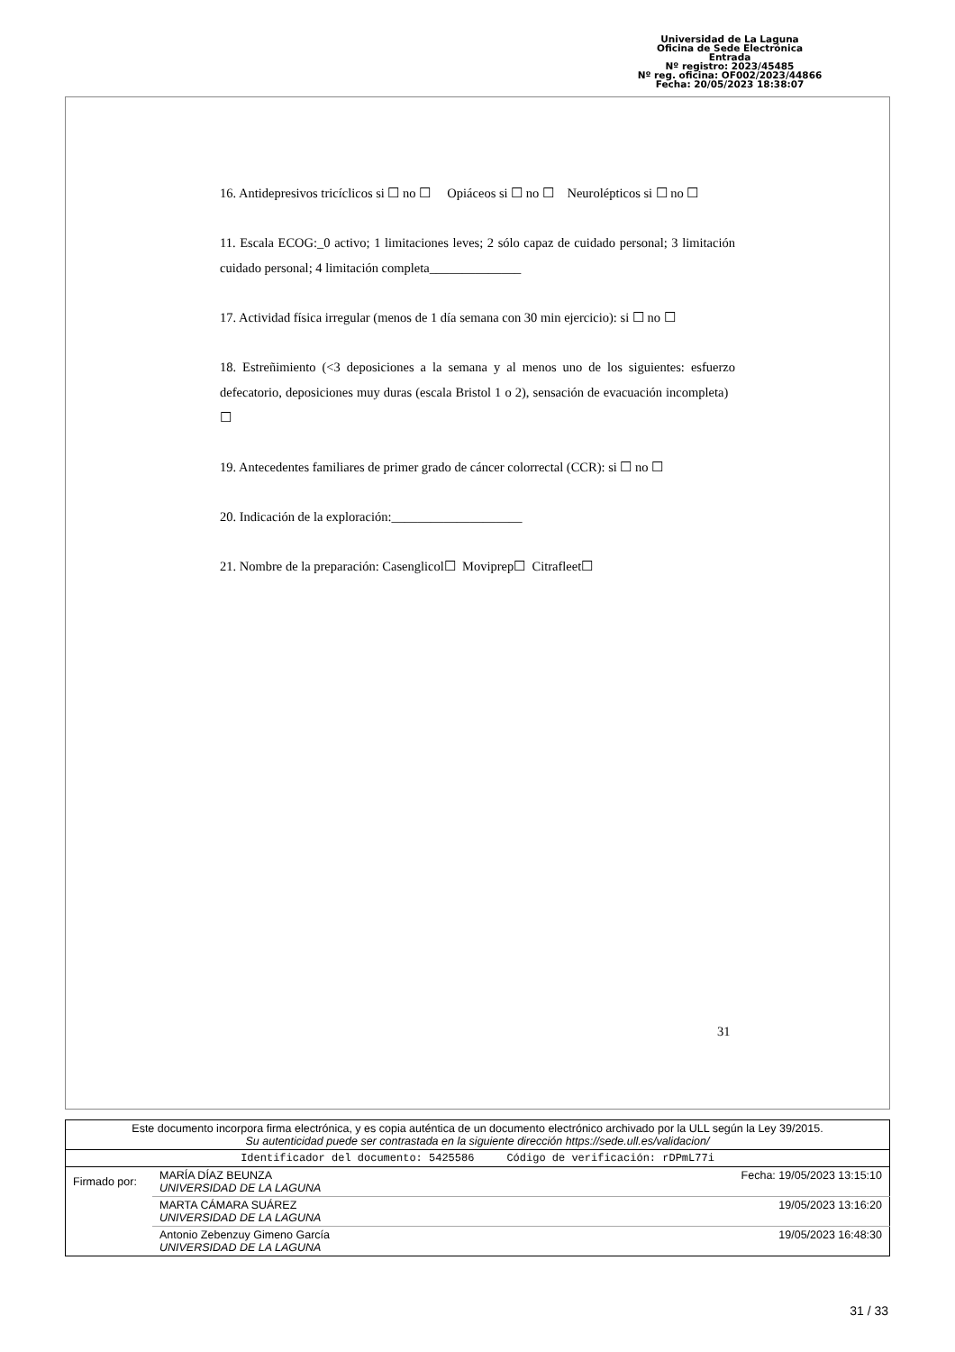Universidad de La Laguna
Oficina de Sede Electrónica
Entrada
Nº registro: 2023/45485
Nº reg. oficina: OF002/2023/44866
Fecha: 20/05/2023 18:38:07
16. Antidepresivos tricíclicos si ☐ no ☐ Opiáceos si ☐ no ☐ Neurolépticos si ☐ no ☐
11. Escala ECOG:_0 activo; 1 limitaciones leves; 2 sólo capaz de cuidado personal; 3 limitación cuidado personal; 4 limitación completa______________
17. Actividad física irregular (menos de 1 día semana con 30 min ejercicio): si ☐ no ☐
18. Estreñimiento (<3 deposiciones a la semana y al menos uno de los siguientes: esfuerzo defecatorio, deposiciones muy duras (escala Bristol 1 o 2), sensación de evacuación incompleta) ☐
19. Antecedentes familiares de primer grado de cáncer colorrectal (CCR): si ☐ no ☐
20. Indicación de la exploración:____________________
21. Nombre de la preparación: Casenglicol☐ Moviprep☐ Citrafleet☐
31
| Este documento incorpora firma electrónica, y es copia auténtica de un documento electrónico archivado por la ULL según la Ley 39/2015. Su autenticidad puede ser contrastada en la siguiente dirección https://sede.ull.es/validacion/ | | |
| Identificador del documento: 5425586 Código de verificación: rDPmL77i | | |
| Firmado por: | MARÍA DÍAZ BEUNZA UNIVERSIDAD DE LA LAGUNA | Fecha: 19/05/2023 13:15:10 |
| | MARTA CÁMARA SUÁREZ UNIVERSIDAD DE LA LAGUNA | 19/05/2023 13:16:20 |
| | Antonio Zebenzuy Gimeno García UNIVERSIDAD DE LA LAGUNA | 19/05/2023 16:48:30 |
31 / 33